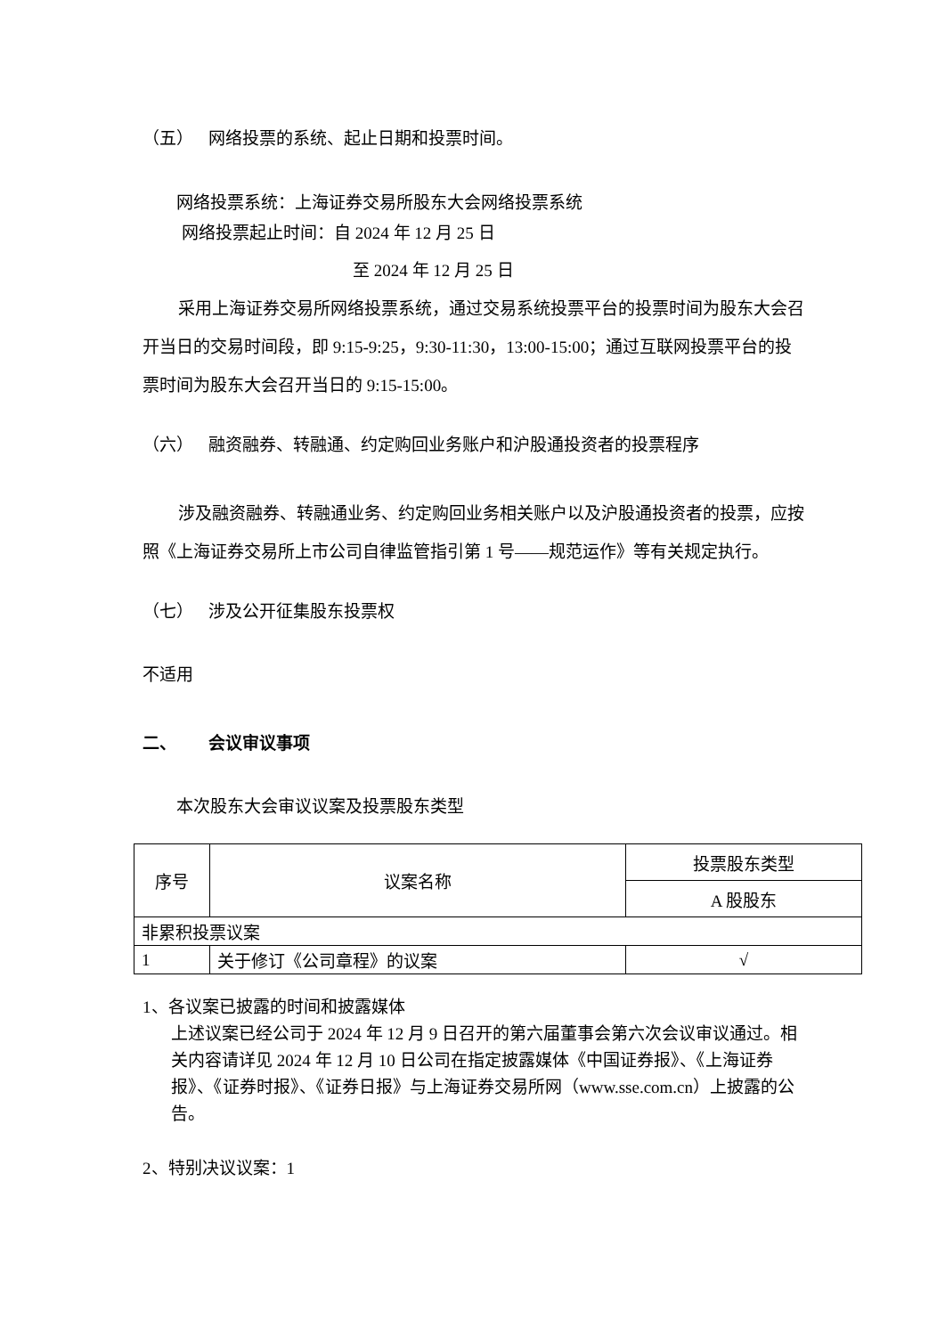（五） 网络投票的系统、起止日期和投票时间。
网络投票系统：上海证券交易所股东大会网络投票系统
网络投票起止时间：自 2024 年 12 月 25 日
至 2024 年 12 月 25 日
采用上海证券交易所网络投票系统，通过交易系统投票平台的投票时间为股东大会召开当日的交易时间段，即 9:15-9:25，9:30-11:30，13:00-15:00；通过互联网投票平台的投票时间为股东大会召开当日的 9:15-15:00。
（六） 融资融券、转融通、约定购回业务账户和沪股通投资者的投票程序
涉及融资融券、转融通业务、约定购回业务相关账户以及沪股通投资者的投票，应按照《上海证券交易所上市公司自律监管指引第 1 号——规范运作》等有关规定执行。
（七） 涉及公开征集股东投票权
不适用
二、 会议审议事项
本次股东大会审议议案及投票股东类型
| 序号 | 议案名称 | 投票股东类型 |
| | | A 股股东 |
| 非累积投票议案 | | |
| 1 | 关于修订《公司章程》的议案 | √ |
1、各议案已披露的时间和披露媒体
上述议案已经公司于 2024 年 12 月 9 日召开的第六届董事会第六次会议审议通过。相关内容请详见 2024 年 12 月 10 日公司在指定披露媒体《中国证券报》、《上海证券报》、《证券时报》、《证券日报》与上海证券交易所网（www.sse.com.cn）上披露的公告。
2、特别决议议案：1